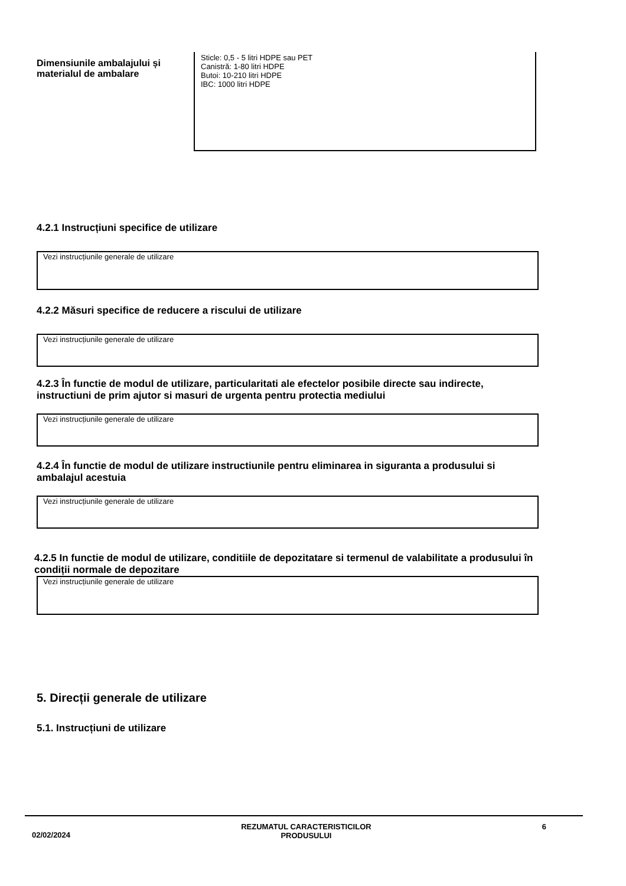Dimensiunile ambalajului și materialul de ambalare
Sticle: 0,5 - 5 litri HDPE sau PET
Canistră: 1-80 litri HDPE
Butoi: 10-210 litri HDPE
IBC: 1000 litri HDPE
4.2.1 Instrucțiuni specifice de utilizare
Vezi instrucțiunile generale de utilizare
4.2.2 Măsuri specifice de reducere a riscului de utilizare
Vezi instrucțiunile generale de utilizare
4.2.3 În functie de modul de utilizare, particularitati ale efectelor posibile directe sau indirecte, instructiuni de prim ajutor si masuri de urgenta pentru protectia mediului
Vezi instrucțiunile generale de utilizare
4.2.4 În functie de modul de utilizare instructiunile pentru eliminarea in siguranta a produsului si ambalajul acestuia
Vezi instrucțiunile generale de utilizare
4.2.5 In functie de modul de utilizare, conditiile de depozitatare si termenul de valabilitate a produsului în condiții normale de depozitare
Vezi instrucțiunile generale de utilizare
5. Direcții generale de utilizare
5.1. Instrucțiuni de utilizare
02/02/2024 REZUMATUL CARACTERISTICILOR
PRODUSULUI 6